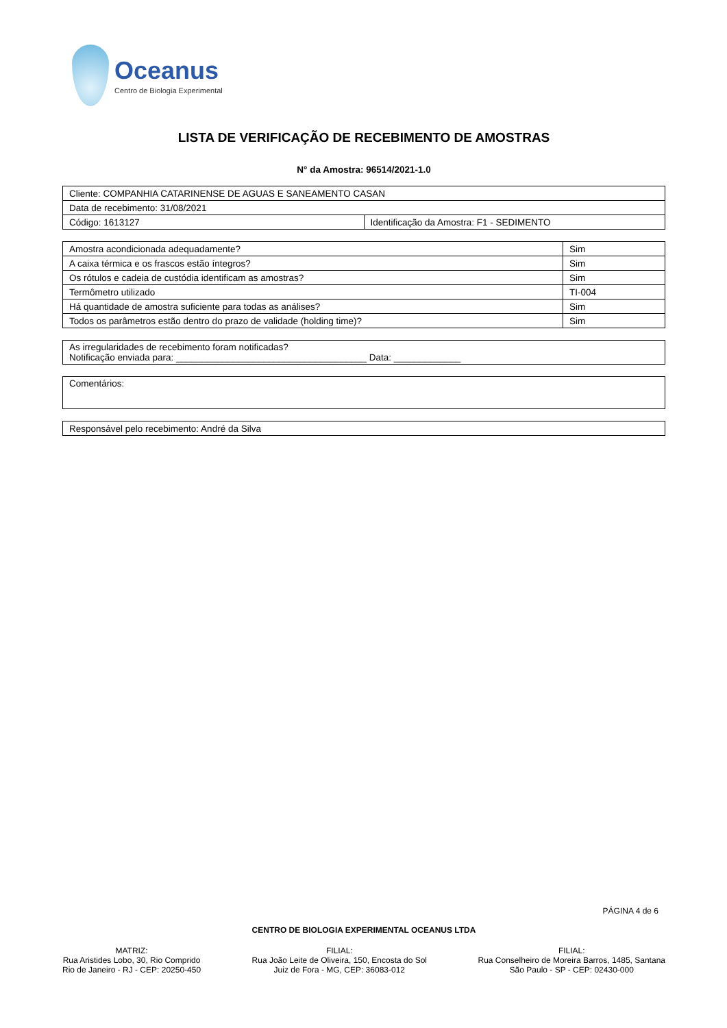Oceanus
Centro de Biologia Experimental
LISTA DE VERIFICAÇÃO DE RECEBIMENTO DE AMOSTRAS
N° da Amostra: 96514/2021-1.0
| Cliente: COMPANHIA CATARINENSE DE AGUAS E SANEAMENTO CASAN | |
| Data de recebimento: 31/08/2021 | |
| Código: 1613127 | Identificação da Amostra: F1 - SEDIMENTO |
| Amostra acondicionada adequadamente? | Sim |
| A caixa térmica e os frascos estão íntegros? | Sim |
| Os rótulos e cadeia de custódia identificam as amostras? | Sim |
| Termômetro utilizado | TI-004 |
| Há quantidade de amostra suficiente para todas as análises? | Sim |
| Todos os parâmetros estão dentro do prazo de validade (holding time)? | Sim |
| As irregularidades de recebimento foram notificadas? Notificação enviada para: _____________________________________ Data: _____________ |
| Comentários: |
| Responsável pelo recebimento: André da Silva |
PÁGINA 4 de 6
CENTRO DE BIOLOGIA EXPERIMENTAL OCEANUS LTDA
MATRIZ:
Rua Aristides Lobo, 30, Rio Comprido
Rio de Janeiro - RJ - CEP: 20250-450
FILIAL:
Rua João Leite de Oliveira, 150, Encosta do Sol
Juiz de Fora - MG, CEP: 36083-012
FILIAL:
Rua Conselheiro de Moreira Barros, 1485, Santana
São Paulo - SP - CEP: 02430-000